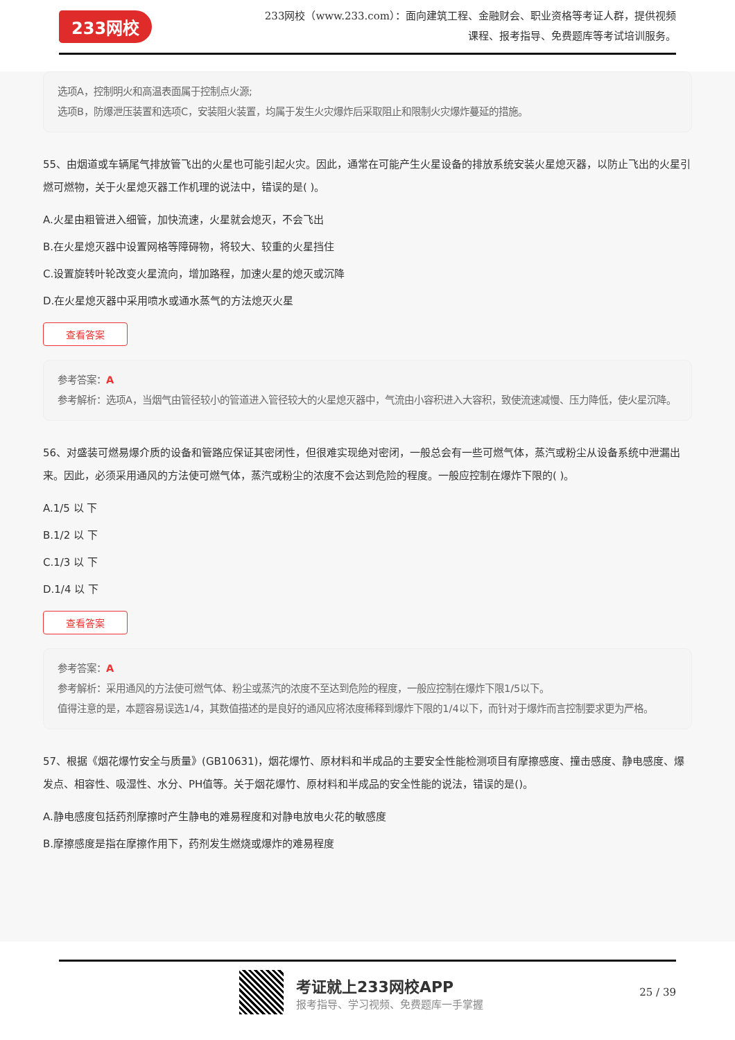233网校
233网校（www.233.com）：面向建筑工程、金融财会、职业资格等考证人群，提供视频课程、报考指导、免费题库等考试培训服务。
选项A，控制明火和高温表面属于控制点火源;
选项B，防爆泄压装置和选项C，安装阻火装置，均属于发生火灾爆炸后采取阻止和限制火灾爆炸蔓延的措施。
55、由烟道或车辆尾气排放管飞出的火星也可能引起火灾。因此，通常在可能产生火星设备的排放系统安装火星熄灭器，以防止飞出的火星引燃可燃物，关于火星熄灭器工作机理的说法中，错误的是( )。
A.火星由粗管进入细管，加快流速，火星就会熄灭，不会飞出
B.在火星熄灭器中设置网格等障碍物，将较大、较重的火星挡住
C.设置旋转叶轮改变火星流向，增加路程，加速火星的熄灭或沉降
D.在火星熄灭器中采用喷水或通水蒸气的方法熄灭火星
查看答案
参考答案：A
参考解析：选项A，当烟气由管径较小的管道进入管径较大的火星熄灭器中，气流由小容积进入大容积，致使流速减慢、压力降低，使火星沉降。
56、对盛装可燃易爆介质的设备和管路应保证其密闭性，但很难实现绝对密闭，一般总会有一些可燃气体，蒸汽或粉尘从设备系统中泄漏出来。因此，必须采用通风的方法使可燃气体，蒸汽或粉尘的浓度不会达到危险的程度。一般应控制在爆炸下限的( )。
A.1/5 以 下
B.1/2 以 下
C.1/3 以 下
D.1/4 以 下
查看答案
参考答案：A
参考解析：采用通风的方法使可燃气体、粉尘或蒸汽的浓度不至达到危险的程度，一般应控制在爆炸下限1/5以下。
值得注意的是，本题容易误选1/4，其数值描述的是良好的通风应将浓度稀释到爆炸下限的1/4以下，而针对于爆炸而言控制要求更为严格。
57、根据《烟花爆竹安全与质量》(GB10631)，烟花爆竹、原材料和半成品的主要安全性能检测项目有摩擦感度、撞击感度、静电感度、爆发点、相容性、吸湿性、水分、PH值等。关于烟花爆竹、原材料和半成品的安全性能的说法，错误的是()。
A.静电感度包括药剂摩擦时产生静电的难易程度和对静电放电火花的敏感度
B.摩擦感度是指在摩擦作用下，药剂发生燃烧或爆炸的难易程度
考证就上233网校APP
报考指导、学习视频、免费题库一手掌握
25 / 39